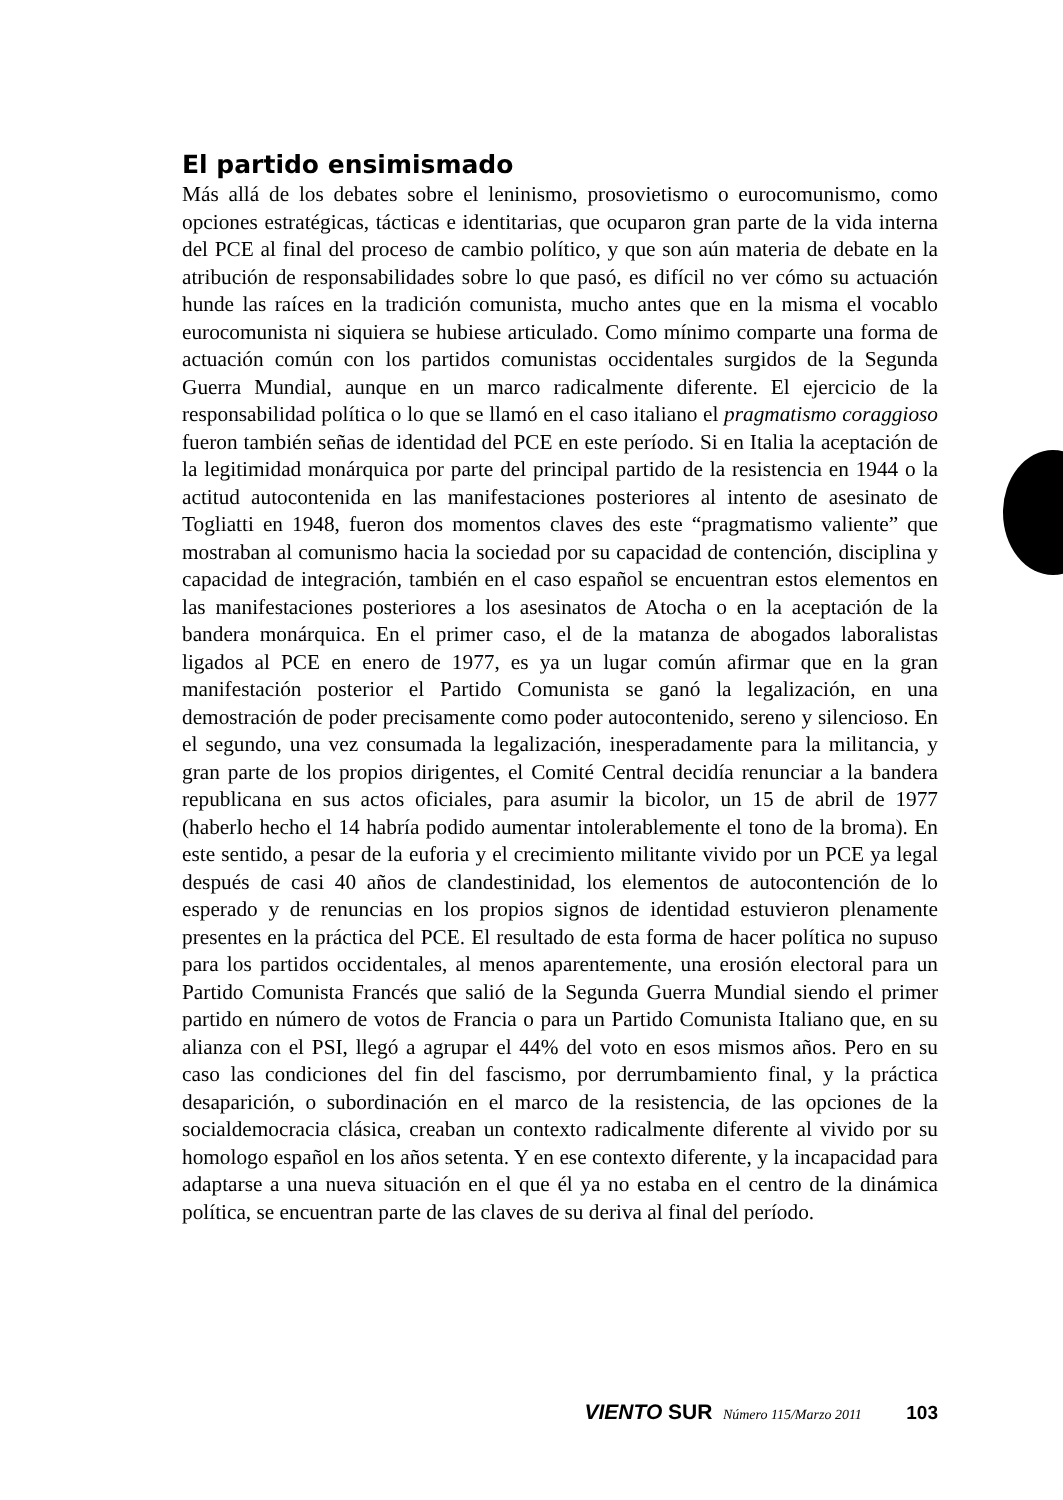El partido ensimismado
Más allá de los debates sobre el leninismo, prosovietismo o eurocomunismo, como opciones estratégicas, tácticas e identitarias, que ocuparon gran parte de la vida interna del PCE al final del proceso de cambio político, y que son aún materia de debate en la atribución de responsabilidades sobre lo que pasó, es difícil no ver cómo su actuación hunde las raíces en la tradición comunista, mucho antes que en la misma el vocablo eurocomunista ni siquiera se hubiese articulado. Como mínimo comparte una forma de actuación común con los partidos comunistas occidentales surgidos de la Segunda Guerra Mundial, aunque en un marco radicalmente diferente. El ejercicio de la responsabilidad política o lo que se llamó en el caso italiano el pragmatismo coraggioso fueron también señas de identidad del PCE en este período. Si en Italia la aceptación de la legitimidad monárquica por parte del principal partido de la resistencia en 1944 o la actitud autocontenida en las manifestaciones posteriores al intento de asesinato de Togliatti en 1948, fueron dos momentos claves des este “pragmatismo valiente” que mostraban al comunismo hacia la sociedad por su capacidad de contención, disciplina y capacidad de integración, también en el caso español se encuentran estos elementos en las manifestaciones posteriores a los asesinatos de Atocha o en la aceptación de la bandera monárquica. En el primer caso, el de la matanza de abogados laboralistas ligados al PCE en enero de 1977, es ya un lugar común afirmar que en la gran manifestación posterior el Partido Comunista se ganó la legalización, en una demostración de poder precisamente como poder autocontenido, sereno y silencioso. En el segundo, una vez consumada la legalización, inesperadamente para la militancia, y gran parte de los propios dirigentes, el Comité Central decidía renunciar a la bandera republicana en sus actos oficiales, para asumir la bicolor, un 15 de abril de 1977 (haberlo hecho el 14 habría podido aumentar intolerablemente el tono de la broma). En este sentido, a pesar de la euforia y el crecimiento militante vivido por un PCE ya legal después de casi 40 años de clandestinidad, los elementos de autocontención de lo esperado y de renuncias en los propios signos de identidad estuvieron plenamente presentes en la práctica del PCE. El resultado de esta forma de hacer política no supuso para los partidos occidentales, al menos aparentemente, una erosión electoral para un Partido Comunista Francés que salió de la Segunda Guerra Mundial siendo el primer partido en número de votos de Francia o para un Partido Comunista Italiano que, en su alianza con el PSI, llegó a agrupar el 44% del voto en esos mismos años. Pero en su caso las condiciones del fin del fascismo, por derrumbamiento final, y la práctica desaparición, o subordinación en el marco de la resistencia, de las opciones de la socialdemocracia clásica, creaban un contexto radicalmente diferente al vivido por su homologo español en los años setenta. Y en ese contexto diferente, y la incapacidad para adaptarse a una nueva situación en el que él ya no estaba en el centro de la dinámica política, se encuentran parte de las claves de su deriva al final del período.
VIENTO SUR Número 115/Marzo 2011 103